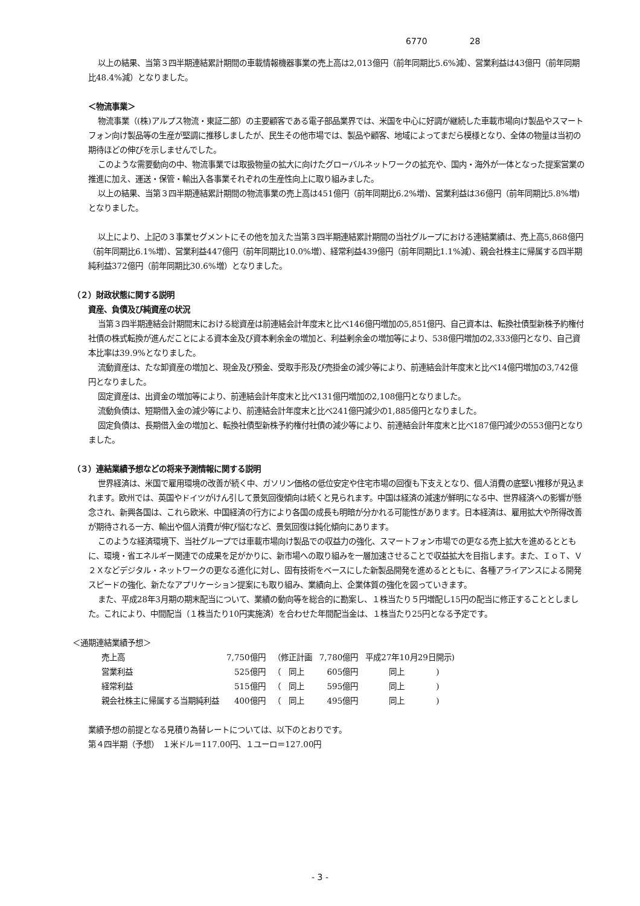6770 28
以上の結果、当第３四半期連結累計期間の車載情報機器事業の売上高は2,013億円（前年同期比5.6%減）、営業利益は43億円（前年同期比48.4%減）となりました。
＜物流事業＞
物流事業（(株)アルプス物流・東証二部）の主要顧客である電子部品業界では、米国を中心に好調が継続した車載市場向け製品やスマートフォン向け製品等の生産が堅調に推移しましたが、民生その他市場では、製品や顧客、地域によってまだら模様となり、全体の物量は当初の期待ほどの伸びを示しませんでした。
このような需要動向の中、物流事業では取扱物量の拡大に向けたグローバルネットワークの拡充や、国内・海外が一体となった提案営業の推進に加え、運送・保管・輸出入各事業それぞれの生産性向上に取り組みました。
以上の結果、当第３四半期連結累計期間の物流事業の売上高は451億円（前年同期比6.2%増)、営業利益は36億円（前年同期比5.8%増)となりました。
以上により、上記の３事業セグメントにその他を加えた当第３四半期連結累計期間の当社グループにおける連結業績は、売上高5,868億円（前年同期比6.1%増）、営業利益447億円（前年同期比10.0%増）、経常利益439億円（前年同期比1.1%減）、親会社株主に帰属する四半期純利益372億円（前年同期比30.6%増）となりました。
（２）財政状態に関する説明
資産、負債及び純資産の状況
当第３四半期連結会計期間末における総資産は前連結会計年度末と比べ146億円増加の5,851億円、自己資本は、転換社債型新株予約権付社債の株式転換が進んだことによる資本金及び資本剰余金の増加と、利益剰余金の増加等により、538億円増加の2,333億円となり、自己資本比率は39.9%となりました。
流動資産は、たな卸資産の増加と、現金及び預金、受取手形及び売掛金の減少等により、前連結会計年度末と比べ14億円増加の3,742億円となりました。
固定資産は、出資金の増加等により、前連結会計年度末と比べ131億円増加の2,108億円となりました。
流動負債は、短期借入金の減少等により、前連結会計年度末と比べ241億円減少の1,885億円となりました。
固定負債は、長期借入金の増加と、転換社債型新株予約権付社債の減少等により、前連結会計年度末と比べ187億円減少の553億円となりました。
（３）連結業績予想などの将来予測情報に関する説明
世界経済は、米国で雇用環境の改善が続く中、ガソリン価格の低位安定や住宅市場の回復も下支えとなり、個人消費の底堅い推移が見込まれます。欧州では、英国やドイツがけん引して景気回復傾向は続くと見られます。中国は経済の減速が鮮明になる中、世界経済への影響が懸念され、新興各国は、これら欧米、中国経済の行方により各国の成長も明暗が分かれる可能性があります。日本経済は、雇用拡大や所得改善が期待される一方、輸出や個人消費が伸び悩むなど、景気回復は鈍化傾向にあります。
このような経済環境下、当社グループでは車載市場向け製品での収益力の強化、スマートフォン市場での更なる売上拡大を進めるとともに、環境・省エネルギー関連での成果を足がかりに、新市場への取り組みを一層加速させることで収益拡大を目指します。また、ＩｏＴ、Ｖ２Ｘなどデジタル・ネットワークの更なる進化に対し、固有技術をベースにした新製品開発を進めるとともに、各種アライアンスによる開発スピードの強化、新たなアプリケーション提案にも取り組み、業績向上、企業体質の強化を図っていきます。
また、平成28年3月期の期末配当について、業績の動向等を総合的に勘案し、１株当たり５円増配し15円の配当に修正することとしました。これにより、中間配当（１株当たり10円実施済）を合わせた年間配当金は、１株当たり25円となる予定です。
＜通期連結業績予想＞
| 売上高 | 7,750億円 | （修正計画 | 7,780億円 | 平成27年10月29日開示) |
| 営業利益 | 525億円 | （ 同上 | 605億円 | 同上 ) |
| 経常利益 | 515億円 | （ 同上 | 595億円 | 同上 ) |
| 親会社株主に帰属する当期純利益 | 400億円 | （ 同上 | 495億円 | 同上 ) |
業績予想の前提となる見積り為替レートについては、以下のとおりです。
第４四半期（予想）　１米ドル＝117.00円、１ユーロ＝127.00円
- 3 -